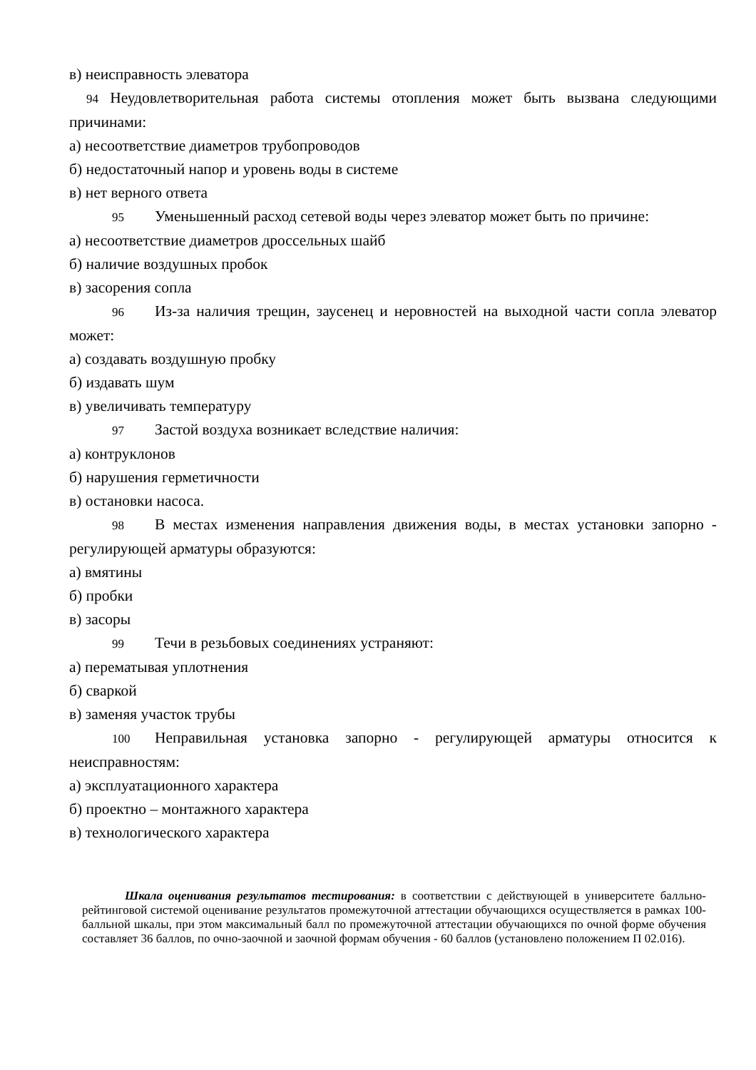в) неисправность элеватора
94 Неудовлетворительная работа системы отопления может быть вызвана следующими причинами:
а) несоответствие диаметров трубопроводов
б) недостаточный напор и уровень воды в системе
в) нет верного ответа
95 Уменьшенный расход сетевой воды через элеватор может быть по причине:
а) несоответствие диаметров дроссельных шайб
б) наличие воздушных пробок
в) засорения сопла
96 Из-за наличия трещин, заусенец и неровностей на выходной части сопла элеватор может:
а) создавать воздушную пробку
б) издавать шум
в) увеличивать температуру
97 Застой воздуха возникает вследствие наличия:
а) контруклонов
б) нарушения герметичности
в) остановки насоса.
98 В местах изменения направления движения воды, в местах установки запорно - регулирующей арматуры образуются:
а) вмятины
б) пробки
в) засоры
99 Течи в резьбовых соединениях устраняют:
а) перематывая уплотнения
б) сваркой
в) заменяя участок трубы
100 Неправильная установка запорно - регулирующей арматуры относится к неисправностям:
а) эксплуатационного характера
б) проектно – монтажного характера
в) технологического характера
Шкала оценивания результатов тестирования: в соответствии с действующей в университете балльно-рейтинговой системой оценивание результатов промежуточной аттестации обучающихся осуществляется в рамках 100-балльной шкалы, при этом максимальный балл по промежуточной аттестации обучающихся по очной форме обучения составляет 36 баллов, по очно-заочной и заочной формам обучения - 60 баллов (установлено положением П 02.016).